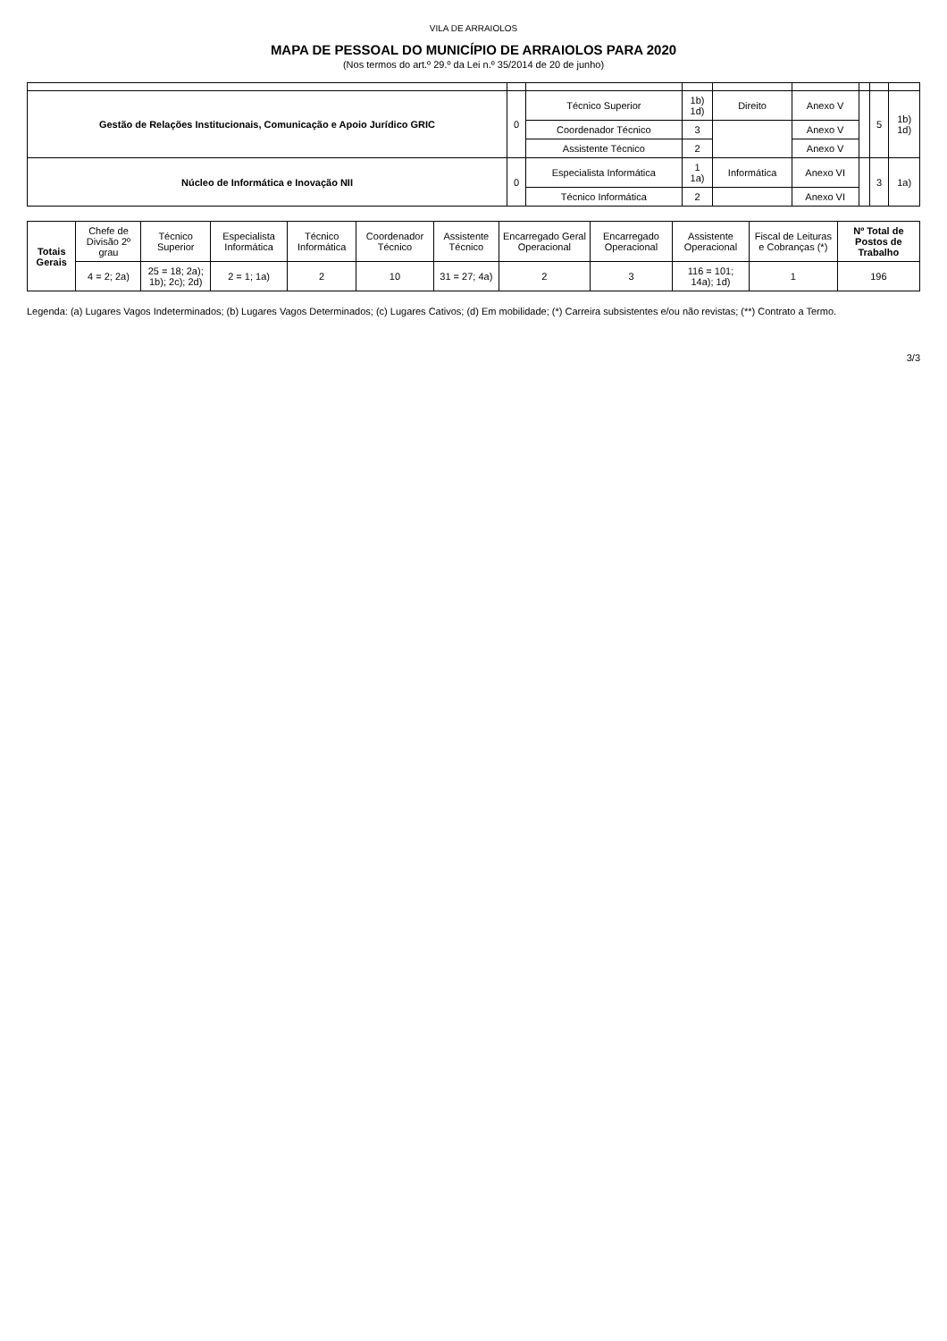VILA DE ARRAIOLOS
MAPA DE PESSOAL DO MUNICÍPIO DE ARRAIOLOS PARA 2020
(Nos termos do art.º 29.º da Lei n.º 35/2014 de 20 de junho)
| Gestão de Relações Institucionais, Comunicação e Apoio Jurídico GRIC | 0 | Técnico Superior | 1b) 1d) | Direito | Anexo V | | 5 | 1b) 1d) |
| | | Coordenador Técnico | 3 | | Anexo V | | | |
| | | Assistente Técnico | 2 | | Anexo V | | | |
| Núcleo de Informática e Inovação NII | 0 | Especialista Informática | 1 1a) | Informática | Anexo VI | | 3 | 1a) |
| | | Técnico Informática | 2 | | Anexo VI | | | |
| Totais Gerais | Chefe de Divisão 2º grau | Técnico Superior | Especialista Informática | Técnico Informática | Coordenador Técnico | Assistente Técnico | Encarregado Geral Operacional | Encarregado Operacional | Assistente Operacional | Fiscal de Leituras e Cobranças (*) | Nº Total de Postos de Trabalho |
| --- | --- | --- | --- | --- | --- | --- | --- | --- | --- | --- | --- |
| | 4 = 2; 2a) | 25 = 18; 2a); 1b); 2c); 2d) | 2 = 1; 1a) | 2 | 10 | 31 = 27; 4a) | 2 | 3 | 116 = 101; 14a); 1d) | 1 | 196 |
Legenda: (a) Lugares Vagos Indeterminados; (b) Lugares Vagos Determinados; (c) Lugares Cativos; (d) Em mobilidade; (*) Carreira subsistentes e/ou não revistas; (**) Contrato a Termo.
3/3